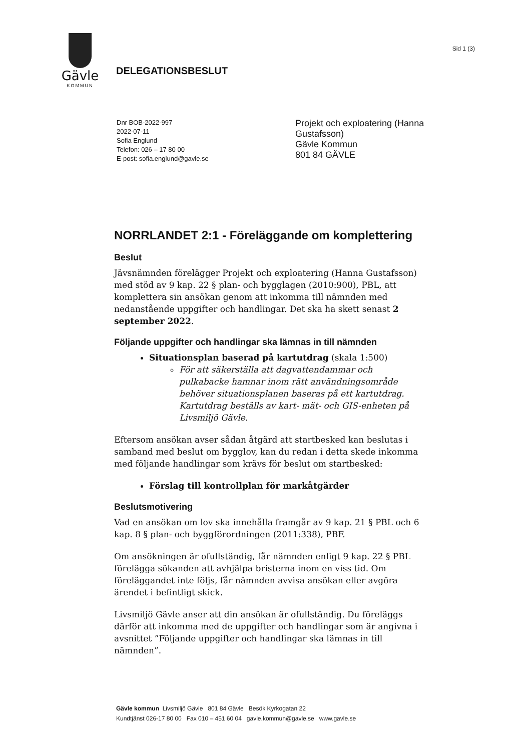Gävle
KOMMUN
DELEGATIONSBESLUT
Sid 1 (3)
Dnr BOB-2022-997
2022-07-11
Sofia Englund
Telefon: 026 – 17 80 00
E-post: sofia.englund@gavle.se
Projekt och exploatering (Hanna Gustafsson)
Gävle Kommun
801 84 GÄVLE
NORRLANDET 2:1 - Föreläggande om komplettering
Beslut
Jävsnämnden förelägger Projekt och exploatering (Hanna Gustafsson) med stöd av 9 kap. 22 § plan- och bygglagen (2010:900), PBL, att komplettera sin ansökan genom att inkomma till nämnden med nedanstående uppgifter och handlingar. Det ska ha skett senast 2 september 2022.
Följande uppgifter och handlingar ska lämnas in till nämnden
Situationsplan baserad på kartutdrag (skala 1:500)
För att säkerställa att dagvattendammar och pulkabacke hamnar inom rätt användningsområde behöver situationsplanen baseras på ett kartutdrag. Kartutdrag beställs av kart- mät- och GIS-enheten på Livsmiljö Gävle.
Eftersom ansökan avser sådan åtgärd att startbesked kan beslutas i samband med beslut om bygglov, kan du redan i detta skede inkomma med följande handlingar som krävs för beslut om startbesked:
Förslag till kontrollplan för markåtgärder
Beslutsmotivering
Vad en ansökan om lov ska innehålla framgår av 9 kap. 21 § PBL och 6 kap. 8 § plan- och byggförordningen (2011:338), PBF.
Om ansökningen är ofullständig, får nämnden enligt 9 kap. 22 § PBL förelägga sökanden att avhjälpa bristerna inom en viss tid. Om föreläggandet inte följs, får nämnden avvisa ansökan eller avgöra ärendet i befintligt skick.
Livsmiljö Gävle anser att din ansökan är ofullständig. Du föreläggs därför att inkomma med de uppgifter och handlingar som är angivna i avsnittet ”Följande uppgifter och handlingar ska lämnas in till nämnden”.
Gävle kommun Livsmiljö Gävle 801 84 Gävle Besök Kyrkogatan 22
Kundtjänst 026-17 80 00 Fax 010 – 451 60 04 gavle.kommun@gavle.se www.gavle.se